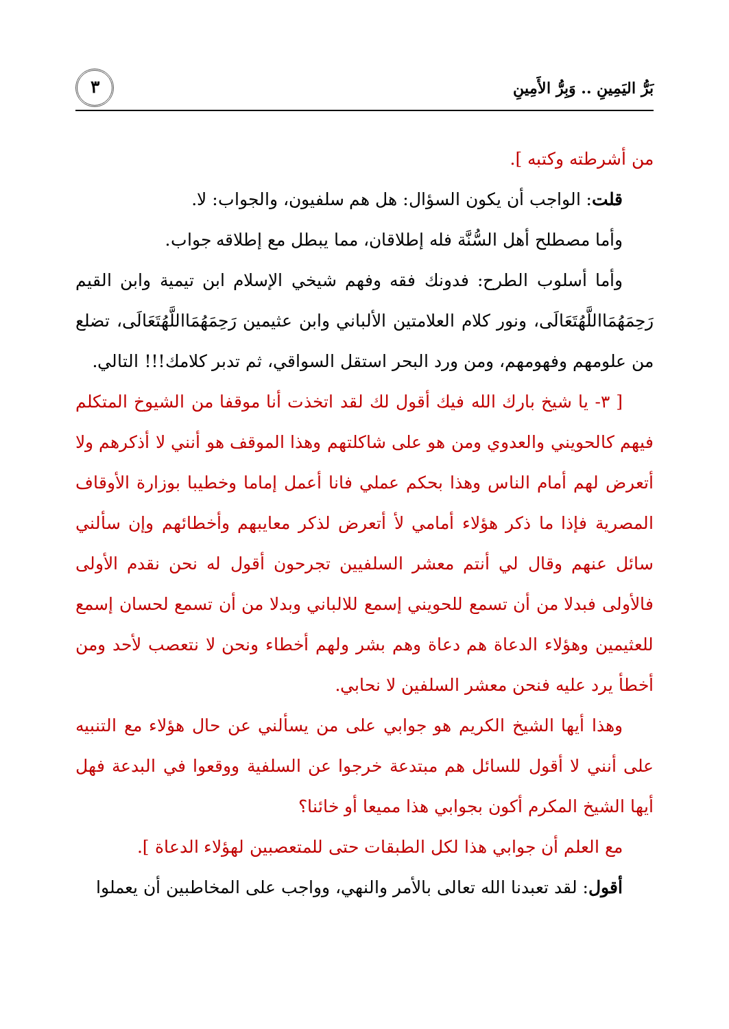بَرُّ اليَمِينِ .. وَبِرُّ الأَمِينِ ٣
من أشرطته وكتبه ].
قلت: الواجب أن يكون السؤال: هل هم سلفيون، والجواب: لا.
وأما مصطلح أهل السُّنَّة فله إطلاقان، مما يبطل مع إطلاقه جواب.
وأما أسلوب الطرح: فدونك فقه وفهم شيخي الإسلام ابن تيمية وابن القيم رَحِمَهُمَااللَّهُتَعَالَى، ونور كلام العلامتين الألباني وابن عثيمين رَحِمَهُمَااللَّهُتَعَالَى، تضلع من علومهم وفهومهم، ومن ورد البحر استقل السواقي، ثم تدبر كلامك!!! التالي.
[ ٣- يا شيخ بارك الله فيك أقول لك لقد اتخذت أنا موقفا من الشيوخ المتكلم فيهم كالحويني والعدوي ومن هو على شاكلتهم وهذا الموقف هو أنني لا أذكرهم ولا أتعرض لهم أمام الناس وهذا بحكم عملي فانا أعمل إماما وخطيبا بوزارة الأوقاف المصرية فإذا ما ذكر هؤلاء أمامي لأ أتعرض لذكر معايبهم وأخطائهم وإن سألني سائل عنهم وقال لي أنتم معشر السلفيين تجرحون أقول له نحن نقدم الأولى فالأولى فبدلا من أن تسمع للحويني إسمع للالباني وبدلا من أن تسمع لحسان إسمع للعثيمين وهؤلاء الدعاة هم دعاة وهم بشر ولهم أخطاء ونحن لا نتعصب لأحد ومن أخطأ يرد عليه فنحن معشر السلفين لا نحابي.
وهذا أيها الشيخ الكريم هو جوابي على من يسألني عن حال هؤلاء مع التنبيه على أنني لا أقول للسائل هم مبتدعة خرجوا عن السلفية ووقعوا في البدعة فهل أيها الشيخ المكرم أكون بجوابي هذا مميعا أو خائنا؟
مع العلم أن جوابي هذا لكل الطبقات حتى للمتعصبين لهؤلاء الدعاة ].
أقول: لقد تعبدنا الله تعالى بالأمر والنهي، وواجب على المخاطبين أن يعملوا